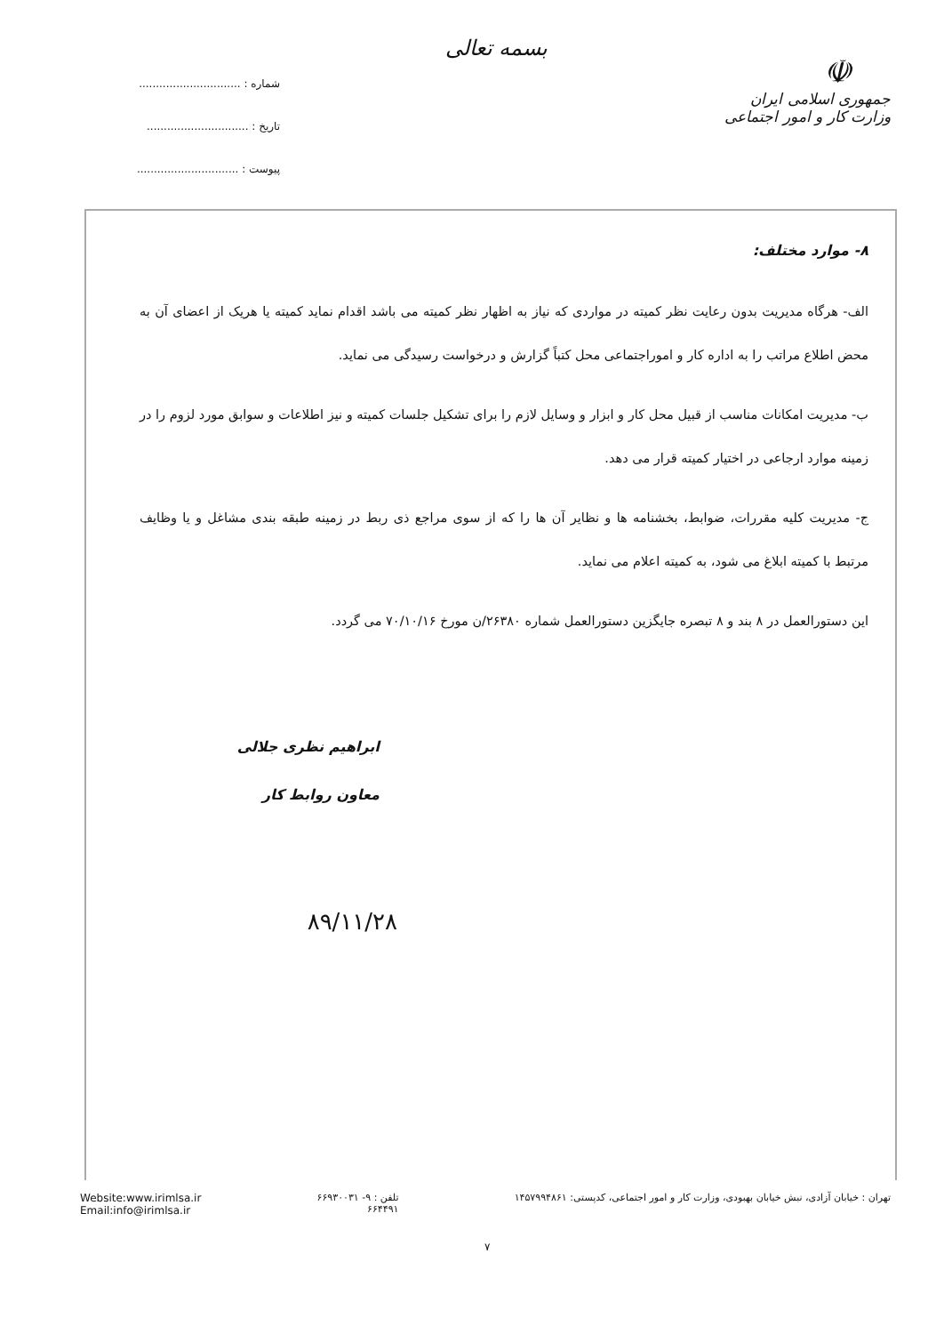☫
جمهوری اسلامی ایران
وزارت کار و امور اجتماعی
بسمه تعالی
شماره : ..............................
تاریخ : ..............................
پیوست : ..............................
۸- موارد مختلف:
الف- هرگاه مدیریت بدون رعایت نظر کمیته در مواردی که نیاز به اظهار نظر کمیته می باشد اقدام نماید کمیته یا هریک از اعضای آن به محض اطلاع مراتب را به اداره کار و اموراجتماعی محل کتباً گزارش و درخواست رسیدگی می نماید.
ب- مدیریت امکانات مناسب از قبیل محل کار و ابزار و وسایل لازم را برای تشکیل جلسات کمیته و نیز اطلاعات و سوابق مورد لزوم را در زمینه موارد ارجاعی در اختیار کمیته قرار می دهد.
ج- مدیریت کلیه مقررات، ضوابط، بخشنامه ها و نظایر آن ها را که از سوی مراجع ذی ربط در زمینه طبقه بندی مشاغل و یا وظایف مرتبط با کمیته ابلاغ می شود، به کمیته اعلام می نماید.
این دستورالعمل در ۸ بند و ۸ تبصره جایگزین دستورالعمل شماره ۲۶۳۸۰/ن مورخ ۷۰/۱۰/۱۶ می گردد.
ابراهیم نظری جلالی
معاون روابط کار
۸۹/۱۱/۲۸
تهران : خیابان آزادی، نبش خیابان بهبودی، وزارت کار و امور اجتماعی، کدپستی: ۱۴۵۷۹۹۴۸۶۱
تلفن : ۹- ۶۶۹۳۰۰۳۱
۶۶۴۴۹۱
Website:www.irimlsa.ir
Email:info@irimlsa.ir
۷